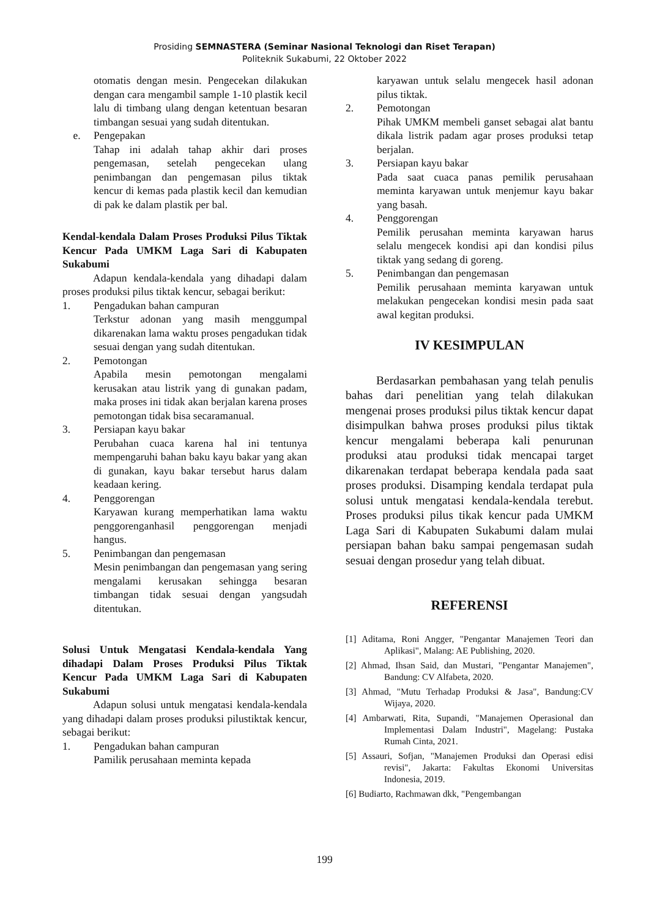Prosiding SEMNASTERA (Seminar Nasional Teknologi dan Riset Terapan)
Politeknik Sukabumi, 22 Oktober 2022
otomatis dengan mesin. Pengecekan dilakukan dengan cara mengambil sample 1-10 plastik kecil lalu di timbang ulang dengan ketentuan besaran timbangan sesuai yang sudah ditentukan.
e. Pengepakan
Tahap ini adalah tahap akhir dari proses pengemasan, setelah pengecekan ulang penimbangan dan pengemasan pilus tiktak kencur di kemas pada plastik kecil dan kemudian di pak ke dalam plastik per bal.
Kendal-kendala Dalam Proses Produksi Pilus Tiktak Kencur Pada UMKM Laga Sari di Kabupaten Sukabumi
Adapun kendala-kendala yang dihadapi dalam proses produksi pilus tiktak kencur, sebagai berikut:
1. Pengadukan bahan campuran
Terkstur adonan yang masih menggumpal dikarenakan lama waktu proses pengadukan tidak sesuai dengan yang sudah ditentukan.
2. Pemotongan
Apabila mesin pemotongan mengalami kerusakan atau listrik yang di gunakan padam, maka proses ini tidak akan berjalan karena proses pemotongan tidak bisa secaramanual.
3. Persiapan kayu bakar
Perubahan cuaca karena hal ini tentunya mempengaruhi bahan baku kayu bakar yang akan di gunakan, kayu bakar tersebut harus dalam keadaan kering.
4. Penggorengan
Karyawan kurang memperhatikan lama waktu penggorenganhasil penggorengan menjadi hangus.
5. Penimbangan dan pengemasan
Mesin penimbangan dan pengemasan yang sering mengalami kerusakan sehingga besaran timbangan tidak sesuai dengan yangsudah ditentukan.
Solusi Untuk Mengatasi Kendala-kendala Yang dihadapi Dalam Proses Produksi Pilus Tiktak Kencur Pada UMKM Laga Sari di Kabupaten Sukabumi
Adapun solusi untuk mengatasi kendala-kendala yang dihadapi dalam proses produksi pilustiktak kencur, sebagai berikut:
1. Pengadukan bahan campuran
Pamilik perusahaan meminta kepada
karyawan untuk selalu mengecek hasil adonan pilus tiktak.
2. Pemotongan
Pihak UMKM membeli ganset sebagai alat bantu dikala listrik padam agar proses produksi tetap berjalan.
3. Persiapan kayu bakar
Pada saat cuaca panas pemilik perusahaan meminta karyawan untuk menjemur kayu bakar yang basah.
4. Penggorengan
Pemilik perusahan meminta karyawan harus selalu mengecek kondisi api dan kondisi pilus tiktak yang sedang di goreng.
5. Penimbangan dan pengemasan
Pemilik perusahaan meminta karyawan untuk melakukan pengecekan kondisi mesin pada saat awal kegitan produksi.
IV KESIMPULAN
Berdasarkan pembahasan yang telah penulis bahas dari penelitian yang telah dilakukan mengenai proses produksi pilus tiktak kencur dapat disimpulkan bahwa proses produksi pilus tiktak kencur mengalami beberapa kali penurunan produksi atau produksi tidak mencapai target dikarenakan terdapat beberapa kendala pada saat proses produksi. Disamping kendala terdapat pula solusi untuk mengatasi kendala-kendala terebut. Proses produksi pilus tikak kencur pada UMKM Laga Sari di Kabupaten Sukabumi dalam mulai persiapan bahan baku sampai pengemasan sudah sesuai dengan prosedur yang telah dibuat.
REFERENSI
[1] Aditama, Roni Angger, "Pengantar Manajemen Teori dan Aplikasi", Malang: AE Publishing, 2020.
[2] Ahmad, Ihsan Said, dan Mustari, "Pengantar Manajemen", Bandung: CV Alfabeta, 2020.
[3] Ahmad, "Mutu Terhadap Produksi & Jasa", Bandung:CV Wijaya, 2020.
[4] Ambarwati, Rita, Supandi, "Manajemen Operasional dan Implementasi Dalam Industri", Magelang: Pustaka Rumah Cinta, 2021.
[5] Assauri, Sofjan, "Manajemen Produksi dan Operasi edisi revisi", Jakarta: Fakultas Ekonomi Universitas Indonesia, 2019.
[6] Budiarto, Rachmawan dkk, "Pengembangan
199